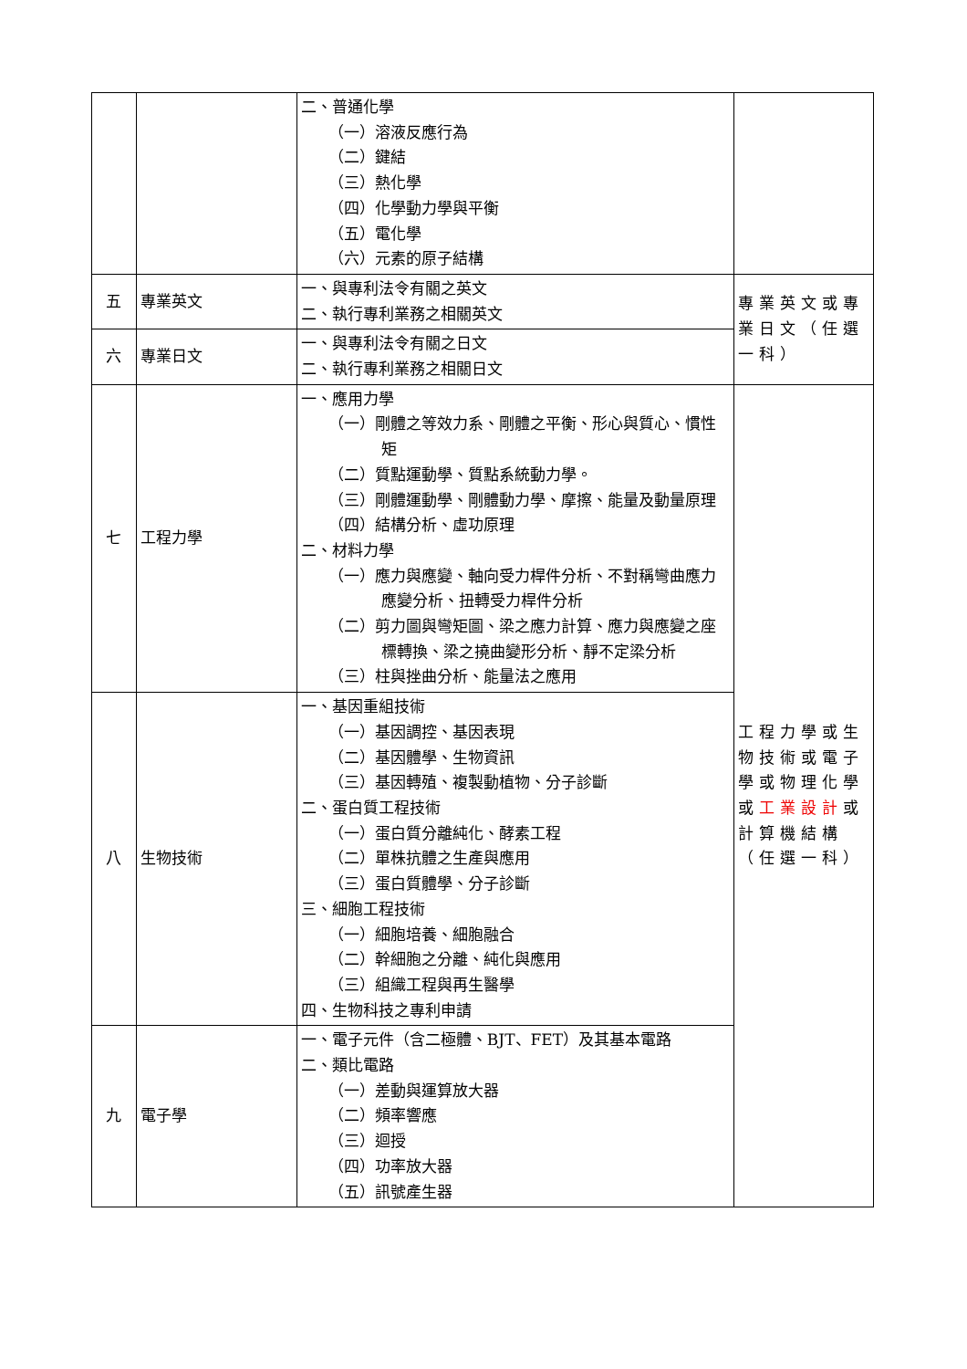| | | 二、普通化學 （一）溶液反應行為 （二）鍵結 （三）熱化學 （四）化學動力學與平衡 （五）電化學 （六）元素的原子結構 | |
| 五 | 專業英文 | 一、與專利法令有關之英文 二、執行專利業務之相關英文 | 專業英文或專業日文（任選一科） |
| 六 | 專業日文 | 一、與專利法令有關之日文 二、執行專利業務之相關日文 | |
| 七 | 工程力學 | 一、應用力學 （一）剛體之等效力系、剛體之平衡、形心與質心、慣性矩 （二）質點運動學、質點系統動力學。 （三）剛體運動學、剛體動力學、摩擦、能量及動量原理 （四）結構分析、虛功原理 二、材料力學 （一）應力與應變、軸向受力桿件分析、不對稱彎曲應力應變分析、扭轉受力桿件分析 （二）剪力圖與彎矩圖、梁之應力計算、應力與應變之座標轉換、梁之撓曲變形分析、靜不定梁分析 （三）柱與挫曲分析、能量法之應用 | 工程力學或生物技術或電子學或物理化學或 工業設計 或計算機結構（任選一科） |
| 八 | 生物技術 | 一、基因重組技術 （一）基因調控、基因表現 （二）基因體學、生物資訊 （三）基因轉殖、複製動植物、分子診斷 二、蛋白質工程技術 （一）蛋白質分離純化、酵素工程 （二）單株抗體之生產與應用 （三）蛋白質體學、分子診斷 三、細胞工程技術 （一）細胞培養、細胞融合 （二）幹細胞之分離、純化與應用 （三）組織工程與再生醫學 四、生物科技之專利申請 | |
| 九 | 電子學 | 一、電子元件（含二極體、BJT、FET）及其基本電路 二、類比電路 （一）差動與運算放大器 （二）頻率響應 （三）迴授 （四）功率放大器 （五）訊號產生器 | |